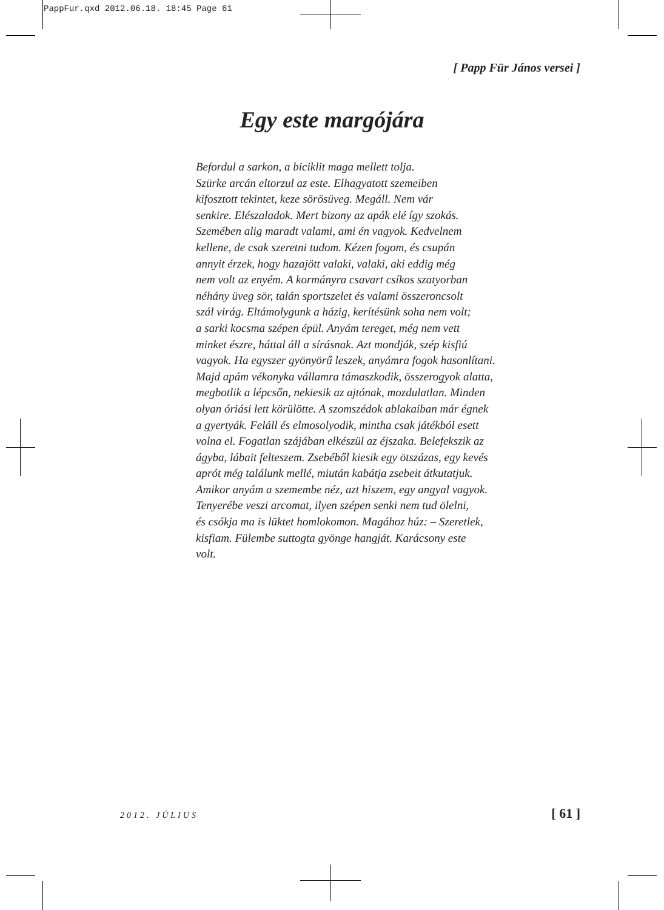PappFur.qxd 2012.06.18. 18:45 Page 61
[ Papp Für János versei ]
Egy este margójára
Befordul a sarkon, a biciklit maga mellett tolja.
Szürke arcán eltorzul az este. Elhagyatott szemeiben
kifosztott tekintet, keze sörösüveg. Megáll. Nem vár
senkire. Elészaladok. Mert bizony az apák elé így szokás.
Szemében alig maradt valami, ami én vagyok. Kedvelnem
kellene, de csak szeretni tudom. Kézen fogom, és csupán
annyit érzek, hogy hazajött valaki, valaki, aki eddig még
nem volt az enyém. A kormányra csavart csíkos szatyorban
néhány üveg sör, talán sportszelet és valami összeroncsolt
szál virág. Eltámolygunk a házig, kerítésünk soha nem volt;
a sarki kocsma szépen épül. Anyám tereget, még nem vett
minket észre, háttal áll a sírásnak. Azt mondják, szép kisfiú
vagyok. Ha egyszer gyönyörű leszek, anyámra fogok hasonlítani.
Majd apám vékonyka vállamra támaszkodik, összerogyok alatta,
megbotlik a lépcsőn, nekiesik az ajtónak, mozdulatlan. Minden
olyan óriási lett körülötte. A szomszédok ablakaiban már égnek
a gyertyák. Feláll és elmosolyodik, mintha csak játékból esett
volna el. Fogatlan szájában elkészül az éjszaka. Belefekszik az
ágyba, lábait felteszem. Zsebéből kiesik egy ötszázas, egy kevés
aprót még találunk mellé, miután kabátja zsebeit átkutatjuk.
Amikor anyám a szemembe néz, azt hiszem, egy angyal vagyok.
Tenyerébe veszi arcomat, ilyen szépen senki nem tud ölelni,
és csókja ma is lüktet homlokomon. Magához húz: – Szeretlek,
kisfiam. Fülembe suttogta gyönge hangját. Karácsony este
volt.
2012. JÚLIUS [ 61 ]